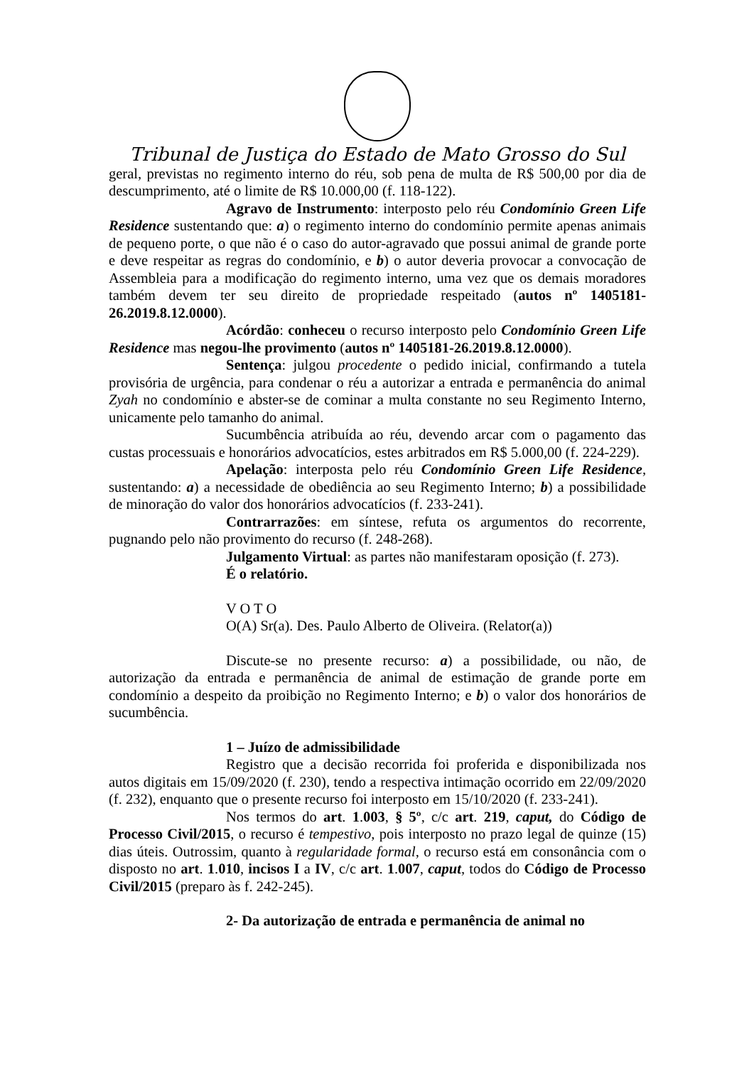Tribunal de Justiça do Estado de Mato Grosso do Sul
geral, previstas no regimento interno do réu, sob pena de multa de R$ 500,00 por dia de descumprimento, até o limite de R$ 10.000,00 (f. 118-122).
Agravo de Instrumento: interposto pelo réu Condomínio Green Life Residence sustentando que: a) o regimento interno do condomínio permite apenas animais de pequeno porte, o que não é o caso do autor-agravado que possui animal de grande porte e deve respeitar as regras do condomínio, e b) o autor deveria provocar a convocação de Assembleia para a modificação do regimento interno, uma vez que os demais moradores também devem ter seu direito de propriedade respeitado (autos nº 1405181-26.2019.8.12.0000).
Acórdão: conheceu o recurso interposto pelo Condomínio Green Life Residence mas negou-lhe provimento (autos nº 1405181-26.2019.8.12.0000).
Sentença: julgou procedente o pedido inicial, confirmando a tutela provisória de urgência, para condenar o réu a autorizar a entrada e permanência do animal Zyah no condomínio e abster-se de cominar a multa constante no seu Regimento Interno, unicamente pelo tamanho do animal.
Sucumbência atribuída ao réu, devendo arcar com o pagamento das custas processuais e honorários advocatícios, estes arbitrados em R$ 5.000,00 (f. 224-229).
Apelação: interposta pelo réu Condomínio Green Life Residence, sustentando: a) a necessidade de obediência ao seu Regimento Interno; b) a possibilidade de minoração do valor dos honorários advocatícios (f. 233-241).
Contrarrazões: em síntese, refuta os argumentos do recorrente, pugnando pelo não provimento do recurso (f. 248-268).
Julgamento Virtual: as partes não manifestaram oposição (f. 273).
É o relatório.
V O T O
O(A) Sr(a). Des. Paulo Alberto de Oliveira. (Relator(a))
Discute-se no presente recurso: a) a possibilidade, ou não, de autorização da entrada e permanência de animal de estimação de grande porte em condomínio a despeito da proibição no Regimento Interno; e b) o valor dos honorários de sucumbência.
1 – Juízo de admissibilidade
Registro que a decisão recorrida foi proferida e disponibilizada nos autos digitais em 15/09/2020 (f. 230), tendo a respectiva intimação ocorrido em 22/09/2020 (f. 232), enquanto que o presente recurso foi interposto em 15/10/2020 (f. 233-241).
Nos termos do art. 1.003, § 5º, c/c art. 219, caput, do Código de Processo Civil/2015, o recurso é tempestivo, pois interposto no prazo legal de quinze (15) dias úteis. Outrossim, quanto à regularidade formal, o recurso está em consonância com o disposto no art. 1.010, incisos I a IV, c/c art. 1.007, caput, todos do Código de Processo Civil/2015 (preparo às f. 242-245).
2- Da autorização de entrada e permanência de animal no